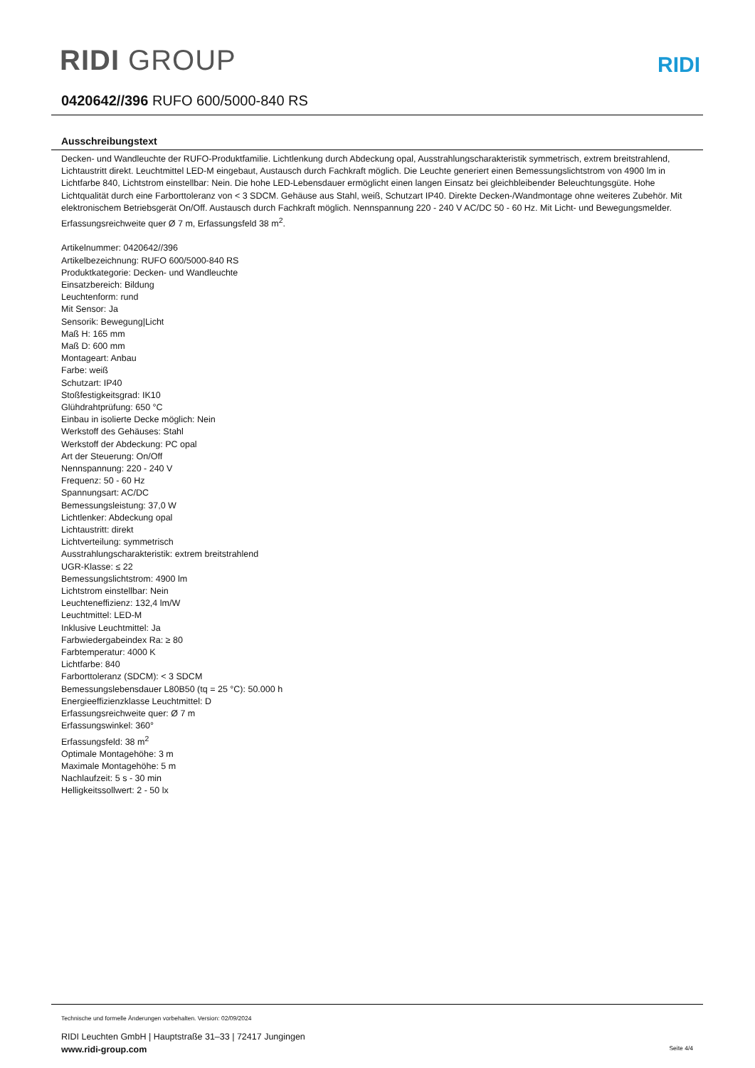RIDI GROUP
RIDI
0420642//396 RUFO 600/5000-840 RS
Ausschreibungstext
Decken- und Wandleuchte der RUFO-Produktfamilie. Lichtlenkung durch Abdeckung opal, Ausstrahlungscharakteristik symmetrisch, extrem breitstrahlend, Lichtaustritt direkt. Leuchtmittel LED-M eingebaut, Austausch durch Fachkraft möglich. Die Leuchte generiert einen Bemessungslichtstrom von 4900 lm in Lichtfarbe 840, Lichtstrom einstellbar: Nein. Die hohe LED-Lebensdauer ermöglicht einen langen Einsatz bei gleichbleibender Beleuchtungsgüte. Hohe Lichtqualität durch eine Farborttoleranz von < 3 SDCM. Gehäuse aus Stahl, weiß, Schutzart IP40. Direkte Decken-/Wandmontage ohne weiteres Zubehör. Mit elektronischem Betriebsgerät On/Off. Austausch durch Fachkraft möglich. Nennspannung 220 - 240 V AC/DC 50 - 60 Hz. Mit Licht- und Bewegungsmelder. Erfassungsreichweite quer Ø 7 m, Erfassungsfeld 38 m<sup>2</sup>.
Artikelnummer: 0420642//396
Artikelbezeichnung: RUFO 600/5000-840 RS
Produktkategorie: Decken- und Wandleuchte
Einsatzbereich: Bildung
Leuchtenform: rund
Mit Sensor: Ja
Sensorik: Bewegung|Licht
Maß H: 165 mm
Maß D: 600 mm
Montageart: Anbau
Farbe: weiß
Schutzart: IP40
Stoßfestigkeitsgrad: IK10
Glühdrahtprüfung: 650 °C
Einbau in isolierte Decke möglich: Nein
Werkstoff des Gehäuses: Stahl
Werkstoff der Abdeckung: PC opal
Art der Steuerung: On/Off
Nennspannung: 220 - 240 V
Frequenz: 50 - 60 Hz
Spannungsart: AC/DC
Bemessungsleistung: 37,0 W
Lichtlenker: Abdeckung opal
Lichtaustritt: direkt
Lichtverteilung: symmetrisch
Ausstrahlungscharakteristik: extrem breitstrahlend
UGR-Klasse: ≤ 22
Bemessungslichtstrom: 4900 lm
Lichtstrom einstellbar: Nein
Leuchteneffizienz: 132,4 lm/W
Leuchtmittel: LED-M
Inklusive Leuchtmittel: Ja
Farbwiedergabeindex Ra: ≥ 80
Farbtemperatur: 4000 K
Lichtfarbe: 840
Farborttoleranz (SDCM): < 3 SDCM
Bemessungslebensdauer L80B50 (tq = 25 °C): 50.000 h
Energieeffizienzklasse Leuchtmittel: D
Erfassungsreichweite quer: Ø 7 m
Erfassungswinkel: 360°
Erfassungsfeld: 38 m<sup>2</sup>
Optimale Montagehöhe: 3 m
Maximale Montagehöhe: 5 m
Nachlaufzeit: 5 s - 30 min
Helligkeitssollwert: 2 - 50 lx
Technische und formelle Änderungen vorbehalten. Version: 02/09/2024
RIDI Leuchten GmbH | Hauptstraße 31–33 | 72417 Jungingen
www.ridi-group.com Seite 4/4